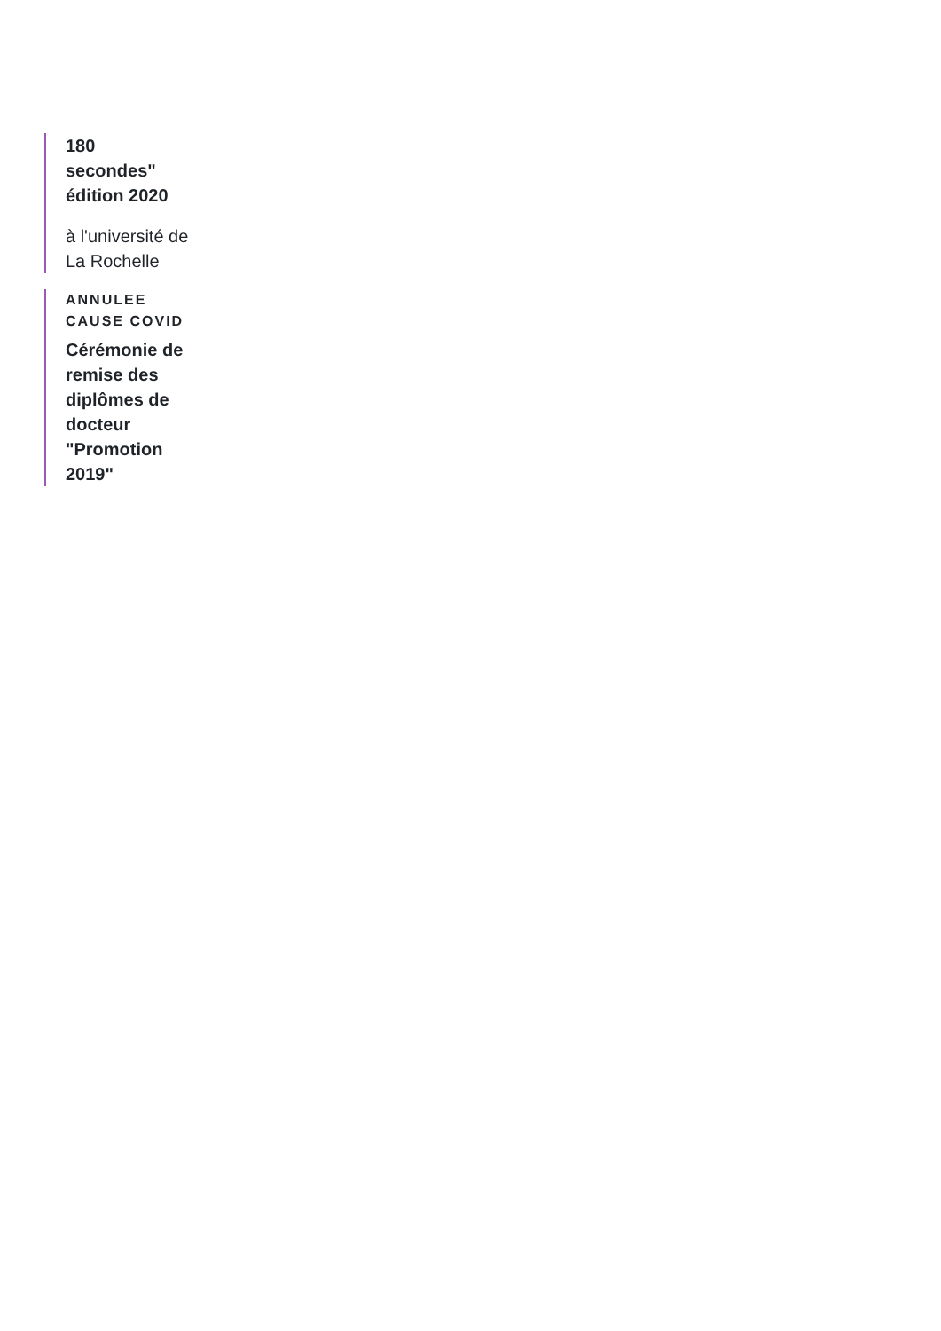180 secondes" édition 2020
à l'université de La Rochelle
ANNULEE CAUSE COVID
Cérémonie de remise des diplômes de docteur "Promotion 2019"